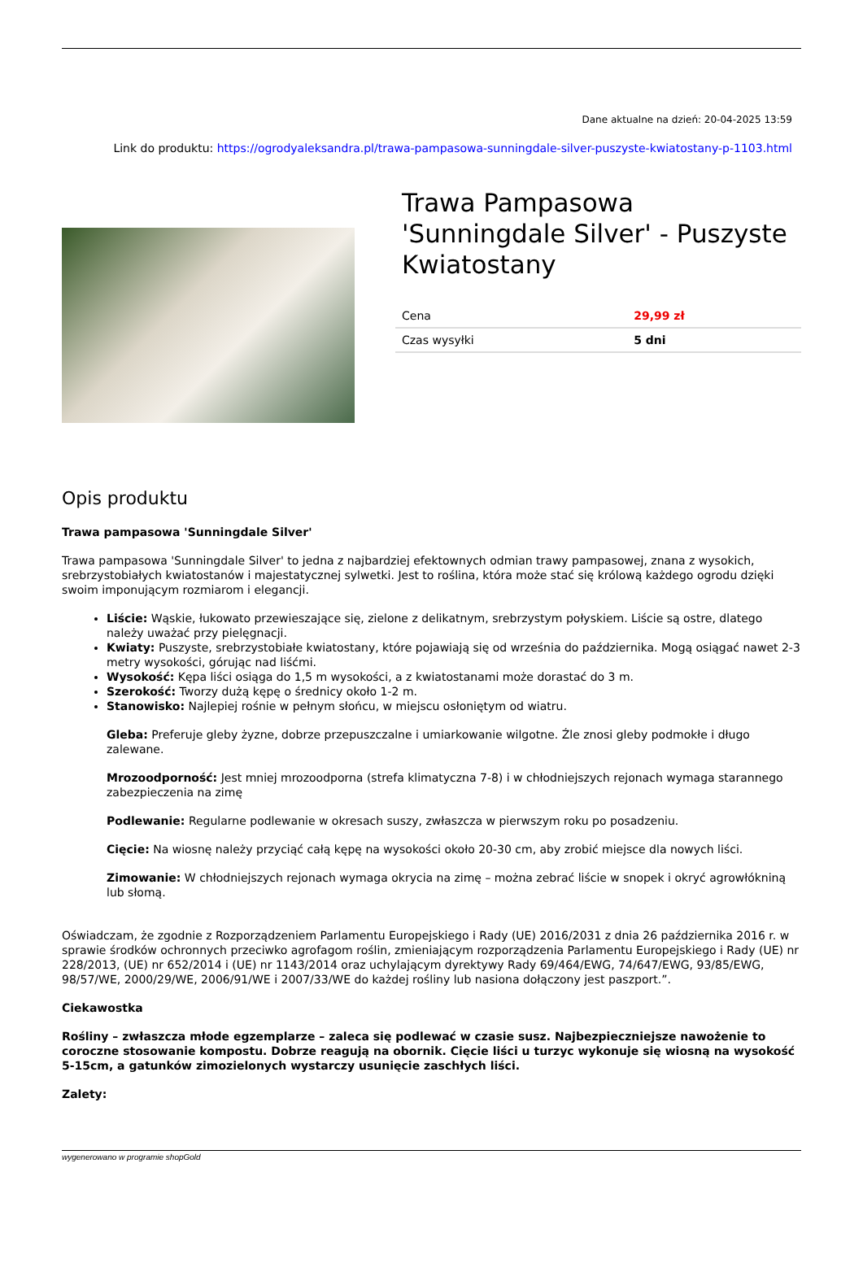Dane aktualne na dzień: 20-04-2025 13:59
Link do produktu: https://ogrodyaleksandra.pl/trawa-pampasowa-sunningdale-silver-puszyste-kwiatostany-p-1103.html
Trawa Pampasowa 'Sunningdale Silver' - Puszyste Kwiatostany
| Cena | 29,99 zł |
| Czas wysyłki | 5 dni |
Opis produktu
Trawa pampasowa 'Sunningdale Silver'
Trawa pampasowa 'Sunningdale Silver' to jedna z najbardziej efektownych odmian trawy pampasowej, znana z wysokich, srebrzystobiałych kwiatostanów i majestatycznej sylwetki. Jest to roślina, która może stać się królową każdego ogrodu dzięki swoim imponującym rozmiarom i elegancji.
Liście: Wąskie, łukowato przewieszające się, zielone z delikatnym, srebrzystym połyskiem. Liście są ostre, dlatego należy uważać przy pielęgnacji.
Kwiaty: Puszyste, srebrzystobiałe kwiatostany, które pojawiają się od września do października. Mogą osiągać nawet 2-3 metry wysokości, górując nad liśćmi.
Wysokość: Kępa liści osiąga do 1,5 m wysokości, a z kwiatostanami może dorastać do 3 m.
Szerokość: Tworzy dużą kępę o średnicy około 1-2 m.
Stanowisko: Najlepiej rośnie w pełnym słońcu, w miejscu osłoniętym od wiatru.
Gleba: Preferuje gleby żyzne, dobrze przepuszczalne i umiarkowanie wilgotne. Źle znosi gleby podmokłe i długo zalewane.
Mrozoodporność: Jest mniej mrozoodporna (strefa klimatyczna 7-8) i w chłodniejszych rejonach wymaga starannego zabezpieczenia na zimę
Podlewanie: Regularne podlewanie w okresach suszy, zwłaszcza w pierwszym roku po posadzeniu.
Cięcie: Na wiosnę należy przyciąć całą kępę na wysokości około 20-30 cm, aby zrobić miejsce dla nowych liści.
Zimowanie: W chłodniejszych rejonach wymaga okrycia na zimę – można zebrać liście w snopek i okryć agrowłókniną lub słomą.
Oświadczam, że zgodnie z Rozporządzeniem Parlamentu Europejskiego i Rady (UE) 2016/2031 z dnia 26 października 2016 r. w sprawie środków ochronnych przeciwko agrofagom roślin, zmieniającym rozporządzenia Parlamentu Europejskiego i Rady (UE) nr 228/2013, (UE) nr 652/2014 i (UE) nr 1143/2014 oraz uchylającym dyrektywy Rady 69/464/EWG, 74/647/EWG, 93/85/EWG, 98/57/WE, 2000/29/WE, 2006/91/WE i 2007/33/WE do każdej rośliny lub nasiona dołączony jest paszport.”.
Ciekawostka
Rośliny – zwłaszcza młode egzemplarze – zaleca się podlewać w czasie susz. Najbezpieczniejsze nawożenie to coroczne stosowanie kompostu. Dobrze reagują na obornik. Cięcie liści u turzyc wykonuje się wiosną na wysokość 5-15cm, a gatunków zimozielonych wystarczy usunięcie zaschłych liści.
Zalety:
wygenerowano w programie shopGold